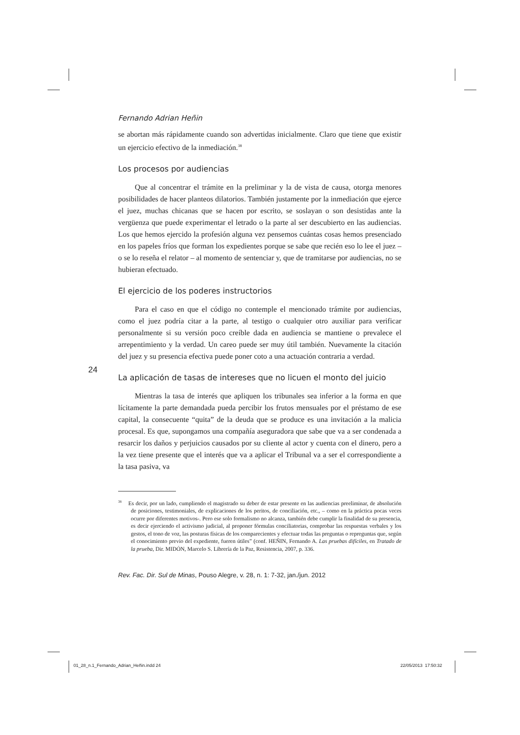Fernando Adrian Heñin
se abortan más rápidamente cuando son advertidas inicialmente. Claro que tiene que existir un ejercicio efectivo de la inmediación.<sup>38</sup>
Los procesos por audiencias
Que al concentrar el trámite en la preliminar y la de vista de causa, otorga menores posibilidades de hacer planteos dilatorios. También justamente por la inmediación que ejerce el juez, muchas chicanas que se hacen por escrito, se soslayan o son desistidas ante la vergüenza que puede experimentar el letrado o la parte al ser descubierto en las audiencias. Los que hemos ejercido la profesión alguna vez pensemos cuántas cosas hemos presenciado en los papeles fríos que forman los expedientes porque se sabe que recién eso lo lee el juez – o se lo reseña el relator – al momento de sentenciar y, que de tramitarse por audiencias, no se hubieran efectuado.
El ejercicio de los poderes instructorios
Para el caso en que el código no contemple el mencionado trámite por audiencias, como el juez podría citar a la parte, al testigo o cualquier otro auxiliar para verificar personalmente si su versión poco creíble dada en audiencia se mantiene o prevalece el arrepentimiento y la verdad. Un careo puede ser muy útil también. Nuevamente la citación del juez y su presencia efectiva puede poner coto a una actuación contraria a verdad.
La aplicación de tasas de intereses que no licuen el monto del juicio
Mientras la tasa de interés que apliquen los tribunales sea inferior a la forma en que lícitamente la parte demandada pueda percibir los frutos mensuales por el préstamo de ese capital, la consecuente “quita” de la deuda que se produce es una invitación a la malicia procesal. Es que, supongamos una compañía aseguradora que sabe que va a ser condenada a resarcir los daños y perjuicios causados por su cliente al actor y cuenta con el dinero, pero a la vez tiene presente que el interés que va a aplicar el Tribunal va a ser el correspondiente a la tasa pasiva, va
<sup>38</sup> Es decir, por un lado, cumpliendo el magistrado su deber de estar presente en las audiencias preeliminar, de absolución de posiciones, testimoniales, de explicaciones de los peritos, de conciliación, etc., – como en la práctica pocas veces ocurre por diferentes motivos-. Pero ese solo formalismo no alcanza, también debe cumplir la finalidad de su presencia, es decir ejerciendo el activismo judicial, al proponer fórmulas conciliatorias, comprobar las respuestas verbales y los gestos, el tono de voz, las posturas físicas de los comparecientes y efectuar todas las preguntas o repreguntas que, según el conocimiento previo del expediente, fueren útiles” (conf. HEÑIN, Fernando A. Las pruebas difíciles, en Tratado de la prueba, Dir. MIDÓN, Marcelo S. Librería de la Paz, Resistencia, 2007, p. 336.
Rev. Fac. Dir. Sul de Minas, Pouso Alegre, v. 28, n. 1: 7-32, jan./jun. 2012
24
01_28_n.1_Fernando_Adrian_Heñin.indd 24
22/05/2013 17:50:32